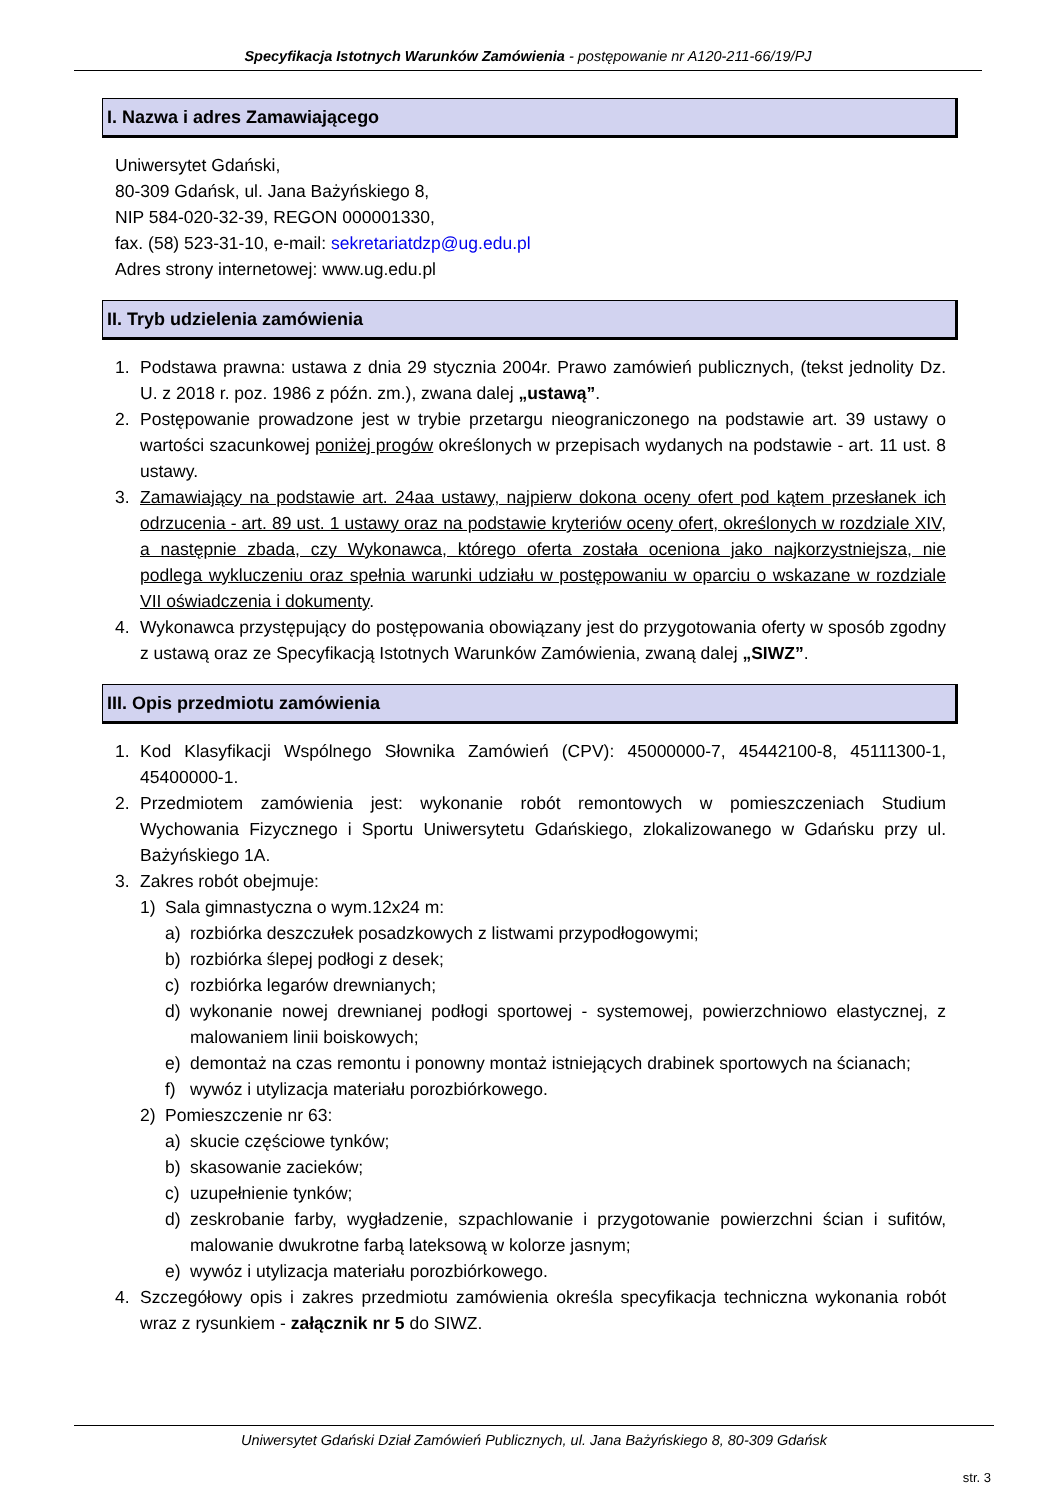Specyfikacja Istotnych Warunków Zamówienia - postępowanie nr A120-211-66/19/PJ
I. Nazwa i adres Zamawiającego
Uniwersytet Gdański,
80-309 Gdańsk, ul. Jana Bażyńskiego 8,
NIP 584-020-32-39, REGON 000001330,
fax. (58) 523-31-10, e-mail: sekretariatdzp@ug.edu.pl
Adres strony internetowej: www.ug.edu.pl
II. Tryb udzielenia zamówienia
1. Podstawa prawna: ustawa z dnia 29 stycznia 2004r. Prawo zamówień publicznych, (tekst jednolity Dz. U. z 2018 r. poz. 1986 z późn. zm.), zwana dalej „ustawą”.
2. Postępowanie prowadzone jest w trybie przetargu nieograniczonego na podstawie art. 39 ustawy o wartości szacunkowej poniżej progów określonych w przepisach wydanych na podstawie - art. 11 ust. 8 ustawy.
3. Zamawiający na podstawie art. 24aa ustawy, najpierw dokona oceny ofert pod kątem przesłanek ich odrzucenia - art. 89 ust. 1 ustawy oraz na podstawie kryteriów oceny ofert, określonych w rozdziale XIV, a następnie zbada, czy Wykonawca, którego oferta została oceniona jako najkorzystniejsza, nie podlega wykluczeniu oraz spełnia warunki udziału w postępowaniu w oparciu o wskazane w rozdziale VII oświadczenia i dokumenty.
4. Wykonawca przystępujący do postępowania obowiązany jest do przygotowania oferty w sposób zgodny z ustawą oraz ze Specyfikacją Istotnych Warunków Zamówienia, zwaną dalej „SIWZ”.
III. Opis przedmiotu zamówienia
1. Kod Klasyfikacji Wspólnego Słownika Zamówień (CPV): 45000000-7, 45442100-8, 45111300-1, 45400000-1.
2. Przedmiotem zamówienia jest: wykonanie robót remontowych w pomieszczeniach Studium Wychowania Fizycznego i Sportu Uniwersytetu Gdańskiego, zlokalizowanego w Gdańsku przy ul. Bażyńskiego 1A.
3. Zakres robót obejmuje:
1) Sala gimnastyczna o wym.12x24 m:
a) rozbiórka deszczułek posadzkowych z listwami przypodłogowymi;
b) rozbiórka ślepej podłogi z desek;
c) rozbiórka legarów drewnianych;
d) wykonanie nowej drewnianej podłogi sportowej - systemowej, powierzchniowo elastycznej, z malowaniem linii boiskowych;
e) demontaż na czas remontu i ponowny montaż istniejących drabinek sportowych na ścianach;
f) wywóz i utylizacja materiału porozbiórkowego.
2) Pomieszczenie nr 63:
a) skucie częściowe tynków;
b) skasowanie zacieków;
c) uzupełnienie tynków;
d) zeskrobanie farby, wygładzenie, szpachlowanie i przygotowanie powierzchni ścian i sufitów, malowanie dwukrotne farbą lateksową w kolorze jasnym;
e) wywóz i utylizacja materiału porozbiórkowego.
4. Szczegółowy opis i zakres przedmiotu zamówienia określa specyfikacja techniczna wykonania robót wraz z rysunkiem - załącznik nr 5 do SIWZ.
Uniwersytet Gdański Dział Zamówień Publicznych, ul. Jana Bażyńskiego 8, 80-309 Gdańsk
str. 3